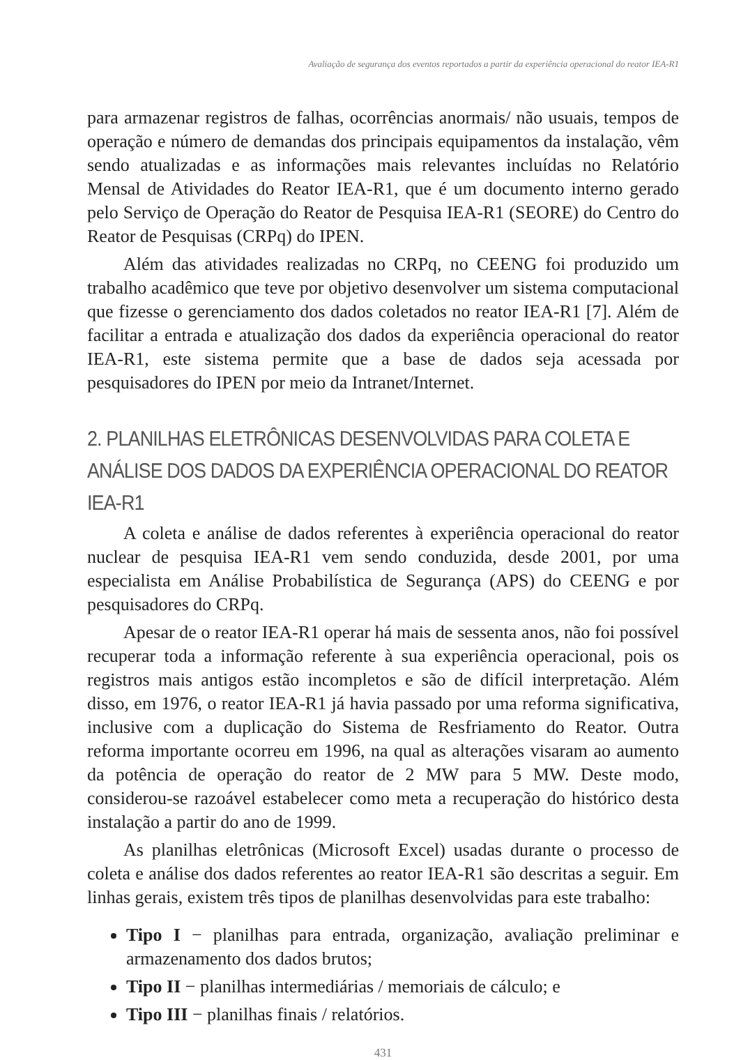Avaliação de segurança dos eventos reportados a partir da experiência operacional do reator IEA-R1
para armazenar registros de falhas, ocorrências anormais/ não usuais, tempos de operação e número de demandas dos principais equipamentos da instalação, vêm sendo atualizadas e as informações mais relevantes incluídas no Relatório Mensal de Atividades do Reator IEA-R1, que é um documento interno gerado pelo Serviço de Operação do Reator de Pesquisa IEA-R1 (SEORE) do Centro do Reator de Pesquisas (CRPq) do IPEN.
Além das atividades realizadas no CRPq, no CEENG foi produzido um trabalho acadêmico que teve por objetivo desenvolver um sistema computacional que fizesse o gerenciamento dos dados coletados no reator IEA-R1 [7]. Além de facilitar a entrada e atualização dos dados da experiência operacional do reator IEA-R1, este sistema permite que a base de dados seja acessada por pesquisadores do IPEN por meio da Intranet/Internet.
2. PLANILHAS ELETRÔNICAS DESENVOLVIDAS PARA COLETA E ANÁLISE DOS DADOS DA EXPERIÊNCIA OPERACIONAL DO REATOR IEA-R1
A coleta e análise de dados referentes à experiência operacional do reator nuclear de pesquisa IEA-R1 vem sendo conduzida, desde 2001, por uma especialista em Análise Probabilística de Segurança (APS) do CEENG e por pesquisadores do CRPq.
Apesar de o reator IEA-R1 operar há mais de sessenta anos, não foi possível recuperar toda a informação referente à sua experiência operacional, pois os registros mais antigos estão incompletos e são de difícil interpretação. Além disso, em 1976, o reator IEA-R1 já havia passado por uma reforma significativa, inclusive com a duplicação do Sistema de Resfriamento do Reator. Outra reforma importante ocorreu em 1996, na qual as alterações visaram ao aumento da potência de operação do reator de 2 MW para 5 MW. Deste modo, considerou-se razoável estabelecer como meta a recuperação do histórico desta instalação a partir do ano de 1999.
As planilhas eletrônicas (Microsoft Excel) usadas durante o processo de coleta e análise dos dados referentes ao reator IEA-R1 são descritas a seguir. Em linhas gerais, existem três tipos de planilhas desenvolvidas para este trabalho:
Tipo I − planilhas para entrada, organização, avaliação preliminar e armazenamento dos dados brutos;
Tipo II − planilhas intermediárias / memoriais de cálculo; e
Tipo III − planilhas finais / relatórios.
431